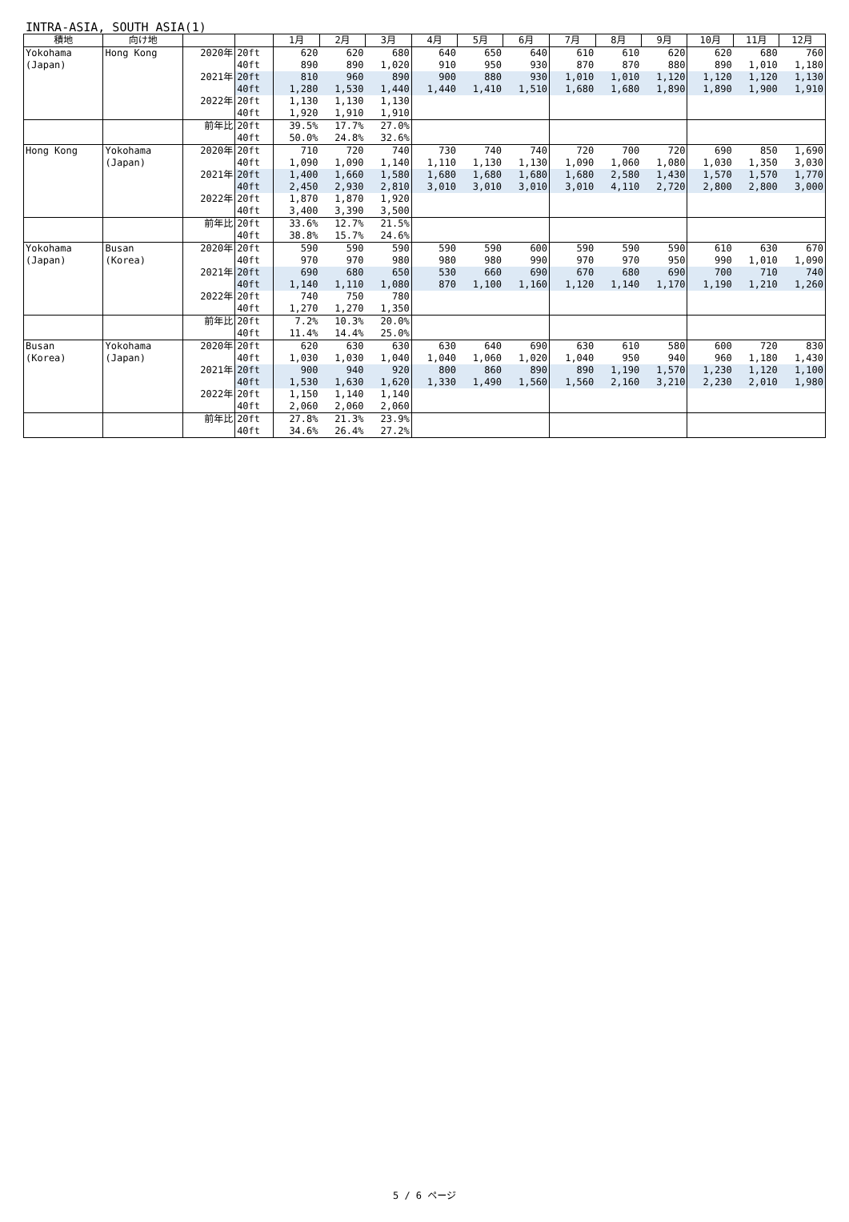INTRA-ASIA, SOUTH ASIA(1)
| 積地 | 向け地 | | | 1月 | 2月 | 3月 | 4月 | 5月 | 6月 | 7月 | 8月 | 9月 | 10月 | 11月 | 12月 |
| --- | --- | --- | --- | --- | --- | --- | --- | --- | --- | --- | --- | --- | --- | --- | --- |
| Yokohama | Hong Kong | 2020年 | 20ft | 620 | 620 | 680 | 640 | 650 | 640 | 610 | 610 | 620 | 620 | 680 | 760 |
| (Japan) | | | 40ft | 890 | 890 | 1,020 | 910 | 950 | 930 | 870 | 870 | 880 | 890 | 1,010 | 1,180 |
| | | 2021年 | 20ft | 810 | 960 | 890 | 900 | 880 | 930 | 1,010 | 1,010 | 1,120 | 1,120 | 1,120 | 1,130 |
| | | | 40ft | 1,280 | 1,530 | 1,440 | 1,440 | 1,410 | 1,510 | 1,680 | 1,680 | 1,890 | 1,890 | 1,900 | 1,910 |
| | | 2022年 | 20ft | 1,130 | 1,130 | 1,130 | | | | | | | | | |
| | | | 40ft | 1,920 | 1,910 | 1,910 | | | | | | | | | |
| | | 前年比 | 20ft | 39.5% | 17.7% | 27.0% | | | | | | | | | |
| | | | 40ft | 50.0% | 24.8% | 32.6% | | | | | | | | | |
| Hong Kong | Yokohama | 2020年 | 20ft | 710 | 720 | 740 | 730 | 740 | 740 | 720 | 700 | 720 | 690 | 850 | 1,690 |
| | (Japan) | | 40ft | 1,090 | 1,090 | 1,140 | 1,110 | 1,130 | 1,130 | 1,090 | 1,060 | 1,080 | 1,030 | 1,350 | 3,030 |
| | | 2021年 | 20ft | 1,400 | 1,660 | 1,580 | 1,680 | 1,680 | 1,680 | 1,680 | 2,580 | 1,430 | 1,570 | 1,570 | 1,770 |
| | | | 40ft | 2,450 | 2,930 | 2,810 | 3,010 | 3,010 | 3,010 | 3,010 | 4,110 | 2,720 | 2,800 | 2,800 | 3,000 |
| | | 2022年 | 20ft | 1,870 | 1,870 | 1,920 | | | | | | | | | |
| | | | 40ft | 3,400 | 3,390 | 3,500 | | | | | | | | | |
| | | 前年比 | 20ft | 33.6% | 12.7% | 21.5% | | | | | | | | | |
| | | | 40ft | 38.8% | 15.7% | 24.6% | | | | | | | | | |
| Yokohama | Busan | 2020年 | 20ft | 590 | 590 | 590 | 590 | 590 | 600 | 590 | 590 | 590 | 610 | 630 | 670 |
| (Japan) | (Korea) | | 40ft | 970 | 970 | 980 | 980 | 980 | 990 | 970 | 970 | 950 | 990 | 1,010 | 1,090 |
| | | 2021年 | 20ft | 690 | 680 | 650 | 530 | 660 | 690 | 670 | 680 | 690 | 700 | 710 | 740 |
| | | | 40ft | 1,140 | 1,110 | 1,080 | 870 | 1,100 | 1,160 | 1,120 | 1,140 | 1,170 | 1,190 | 1,210 | 1,260 |
| | | 2022年 | 20ft | 740 | 750 | 780 | | | | | | | | | |
| | | | 40ft | 1,270 | 1,270 | 1,350 | | | | | | | | | |
| | | 前年比 | 20ft | 7.2% | 10.3% | 20.0% | | | | | | | | | |
| | | | 40ft | 11.4% | 14.4% | 25.0% | | | | | | | | | |
| Busan | Yokohama | 2020年 | 20ft | 620 | 630 | 630 | 630 | 640 | 690 | 630 | 610 | 580 | 600 | 720 | 830 |
| (Korea) | (Japan) | | 40ft | 1,030 | 1,030 | 1,040 | 1,040 | 1,060 | 1,020 | 1,040 | 950 | 940 | 960 | 1,180 | 1,430 |
| | | 2021年 | 20ft | 900 | 940 | 920 | 800 | 860 | 890 | 890 | 1,190 | 1,570 | 1,230 | 1,120 | 1,100 |
| | | | 40ft | 1,530 | 1,630 | 1,620 | 1,330 | 1,490 | 1,560 | 1,560 | 2,160 | 3,210 | 2,230 | 2,010 | 1,980 |
| | | 2022年 | 20ft | 1,150 | 1,140 | 1,140 | | | | | | | | | |
| | | | 40ft | 2,060 | 2,060 | 2,060 | | | | | | | | | |
| | | 前年比 | 20ft | 27.8% | 21.3% | 23.9% | | | | | | | | | |
| | | | 40ft | 34.6% | 26.4% | 27.2% | | | | | | | | | |
5 / 6 ページ